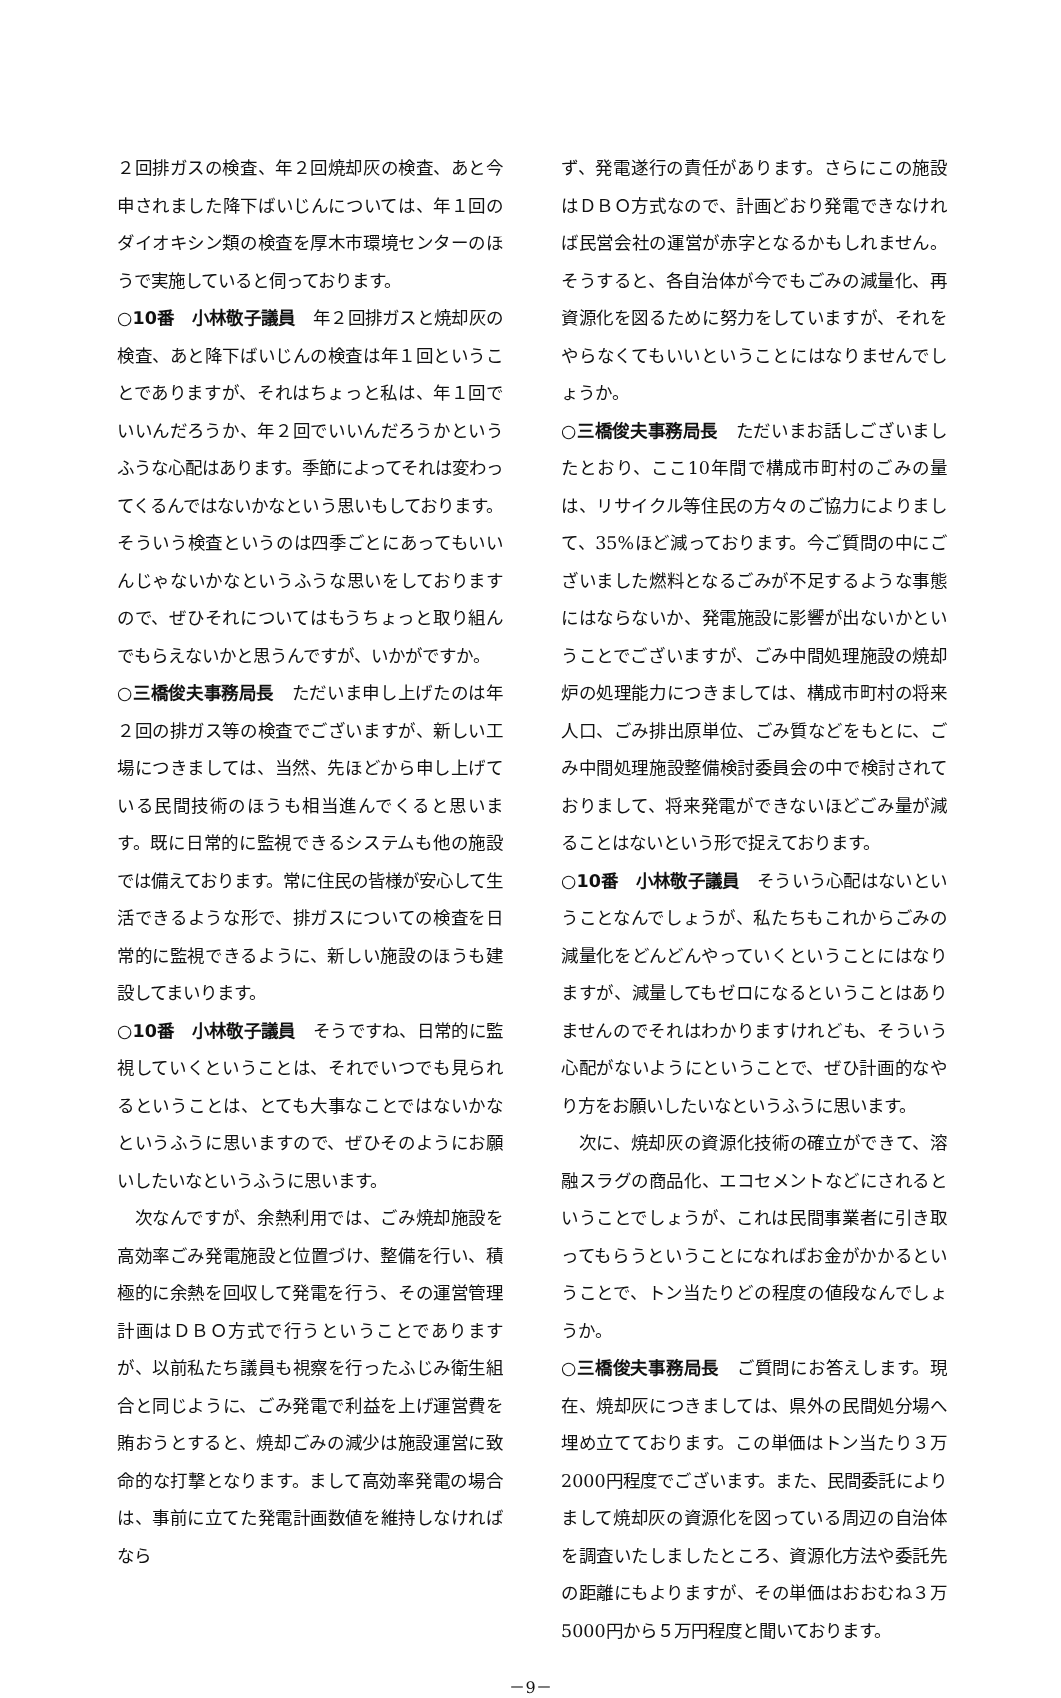２回排ガスの検査、年２回焼却灰の検査、あと今申されました降下ばいじんについては、年１回のダイオキシン類の検査を厚木市環境センターのほうで実施していると伺っております。
○10番　小林敬子議員　年２回排ガスと焼却灰の検査、あと降下ばいじんの検査は年１回ということでありますが、それはちょっと私は、年１回でいいんだろうか、年２回でいいんだろうかというふうな心配はあります。季節によってそれは変わってくるんではないかなという思いもしております。そういう検査というのは四季ごとにあってもいいんじゃないかなというふうな思いをしておりますので、ぜひそれについてはもうちょっと取り組んでもらえないかと思うんですが、いかがですか。
○三橋俊夫事務局長　ただいま申し上げたのは年２回の排ガス等の検査でございますが、新しい工場につきましては、当然、先ほどから申し上げている民間技術のほうも相当進んでくると思います。既に日常的に監視できるシステムも他の施設では備えております。常に住民の皆様が安心して生活できるような形で、排ガスについての検査を日常的に監視できるように、新しい施設のほうも建設してまいります。
○10番　小林敬子議員　そうですね、日常的に監視していくということは、それでいつでも見られるということは、とても大事なことではないかなというふうに思いますので、ぜひそのようにお願いしたいなというふうに思います。
次なんですが、余熱利用では、ごみ焼却施設を高効率ごみ発電施設と位置づけ、整備を行い、積極的に余熱を回収して発電を行う、その運営管理計画はＤＢＯ方式で行うということでありますが、以前私たち議員も視察を行ったふじみ衛生組合と同じように、ごみ発電で利益を上げ運営費を賄おうとすると、焼却ごみの減少は施設運営に致命的な打撃となります。まして高効率発電の場合は、事前に立てた発電計画数値を維持しなければなら
ず、発電遂行の責任があります。さらにこの施設はＤＢＯ方式なので、計画どおり発電できなければ民営会社の運営が赤字となるかもしれません。そうすると、各自治体が今でもごみの減量化、再資源化を図るために努力をしていますが、それをやらなくてもいいということにはなりませんでしょうか。
○三橋俊夫事務局長　ただいまお話しございましたとおり、ここ10年間で構成市町村のごみの量は、リサイクル等住民の方々のご協力によりまして、35%ほど減っております。今ご質問の中にございました燃料となるごみが不足するような事態にはならないか、発電施設に影響が出ないかということでございますが、ごみ中間処理施設の焼却炉の処理能力につきましては、構成市町村の将来人口、ごみ排出原単位、ごみ質などをもとに、ごみ中間処理施設整備検討委員会の中で検討されておりまして、将来発電ができないほどごみ量が減ることはないという形で捉えております。
○10番　小林敬子議員　そういう心配はないということなんでしょうが、私たちもこれからごみの減量化をどんどんやっていくということにはなりますが、減量してもゼロになるということはありませんのでそれはわかりますけれども、そういう心配がないようにということで、ぜひ計画的なやり方をお願いしたいなというふうに思います。
次に、焼却灰の資源化技術の確立ができて、溶融スラグの商品化、エコセメントなどにされるということでしょうが、これは民間事業者に引き取ってもらうということになればお金がかかるということで、トン当たりどの程度の値段なんでしょうか。
○三橋俊夫事務局長　ご質問にお答えします。現在、焼却灰につきましては、県外の民間処分場へ埋め立てております。この単価はトン当たり３万2000円程度でございます。また、民間委託によりまして焼却灰の資源化を図っている周辺の自治体を調査いたしましたところ、資源化方法や委託先の距離にもよりますが、その単価はおおむね３万5000円から５万円程度と聞いております。
－9－